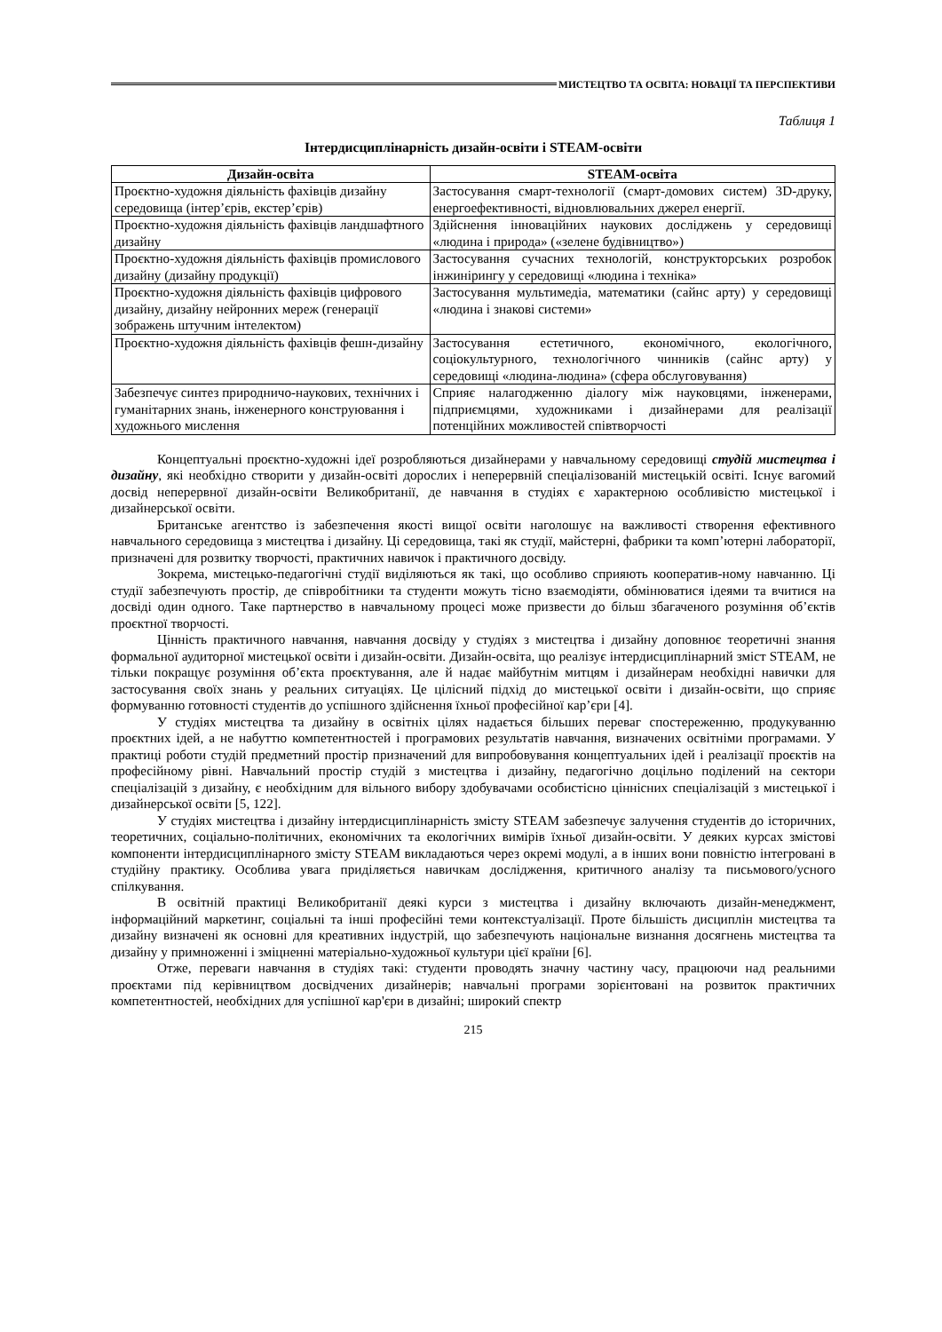МИСТЕЦТВО ТА ОСВІТА: НОВАЦІЇ ТА ПЕРСПЕКТИВИ
Таблиця 1
Інтердисциплінарність дизайн-освіти і STEAM-освіти
| Дизайн-освіта | STEAM-освіта |
| --- | --- |
| Проєктно-художня діяльність фахівців дизайну середовища (інтер’єрів, екстер’єрів) | Застосування смарт-технології (смарт-домових систем) 3D-друку, енергоефективності, відновлювальних джерел енергії. |
| Проєктно-художня діяльність фахівців ландшафтного дизайну | Здійснення інноваційних наукових досліджень у середовищі «людина і природа» («зелене будівництво») |
| Проєктно-художня діяльність фахівців промислового дизайну (дизайну продукції) | Застосування сучасних технологій, конструкторських розробок інжинірингу у середовищі «людина і техніка» |
| Проєктно-художня діяльність фахівців цифрового дизайну, дизайну нейронних мереж (генерації зображень штучним інтелектом) | Застосування мультимедіа, математики (сайнс арту) у середовищі «людина і знакові системи» |
| Проєктно-художня діяльність фахівців фешн-дизайну | Застосування естетичного, економічного, екологічного, соціокультурного, технологічного чинників (сайнс арту) у середовищі «людина-людина» (сфера обслуговування) |
| Забезпечує синтез природничо-наукових, технічних і гуманітарних знань, інженерного конструювання і художнього мислення | Сприяє налагодженню діалогу між науковцями, інженерами, підприємцями, художниками і дизайнерами для реалізації потенційних можливостей співтворчості |
Концептуальні проєктно-художні ідеї розробляються дизайнерами у навчальному середовищі студій мистецтва і дизайну, які необхідно створити у дизайн-освіті дорослих і неперервній спеціалізованій мистецькій освіті. Існує вагомий досвід неперервної дизайн-освіти Великобританії, де навчання в студіях є характерною особливістю мистецької і дизайнерської освіти.
Британське агентство із забезпечення якості вищої освіти наголошує на важливості створення ефективного навчального середовища з мистецтва і дизайну. Ці середовища, такі як студії, майстерні, фабрики та комп’ютерні лабораторії, призначені для розвитку творчості, практичних навичок і практичного досвіду.
Зокрема, мистецько-педагогічні студії виділяються як такі, що особливо сприяють кооператив-ному навчанню. Ці студії забезпечують простір, де співробітники та студенти можуть тісно взаємодіяти, обмінюватися ідеями та вчитися на досвіді один одного. Таке партнерство в навчальному процесі може призвести до більш збагаченого розуміння об’єктів проєктної творчості.
Цінність практичного навчання, навчання досвіду у студіях з мистецтва і дизайну доповнює теоретичні знання формальної аудиторної мистецької освіти і дизайн-освіти. Дизайн-освіта, що реалізує інтердисциплінарний зміст STEAM, не тільки покращує розуміння об’єкта проєктування, але й надає майбутнім митцям і дизайнерам необхідні навички для застосування своїх знань у реальних ситуаціях. Це цілісний підхід до мистецької освіти і дизайн-освіти, що сприяє формуванню готовності студентів до успішного здійснення їхньої професійної кар’єри [4].
У студіях мистецтва та дизайну в освітніх цілях надається більших переваг спостереженню, продукуванню проєктних ідей, а не набуттю компетентностей і програмових результатів навчання, визначених освітніми програмами. У практиці роботи студій предметний простір призначений для випробовування концептуальних ідей і реалізації проєктів на професійному рівні. Навчальний простір студій з мистецтва і дизайну, педагогічно доцільно поділений на сектори спеціалізацій з дизайну, є необхідним для вільного вибору здобувачами особистісно ціннісних спеціалізацій з мистецької і дизайнерської освіти [5, 122].
У студіях мистецтва і дизайну інтердисциплінарність змісту STEAM забезпечує залучення студентів до історичних, теоретичних, соціально-політичних, економічних та екологічних вимірів їхньої дизайн-освіти. У деяких курсах змістові компоненти інтердисциплінарного змісту STEAM викладаються через окремі модулі, а в інших вони повністю інтегровані в студійну практику. Особлива увага приділяється навичкам дослідження, критичного аналізу та письмового/усного спілкування.
В освітній практиці Великобританії деякі курси з мистецтва і дизайну включають дизайн-менеджмент, інформаційний маркетинг, соціальні та інші професійні теми контекстуалізації. Проте більшість дисциплін мистецтва та дизайну визначені як основні для креативних індустрій, що забезпечують національне визнання досягнень мистецтва та дизайну у примноженні і зміцненні матеріально-художньої культури цієї країни [6].
Отже, переваги навчання в студіях такі: студенти проводять значну частину часу, працюючи над реальними проєктами під керівництвом досвідчених дизайнерів; навчальні програми зорієнтовані на розвиток практичних компетентностей, необхідних для успішної кар'єри в дизайні; широкий спектр
215